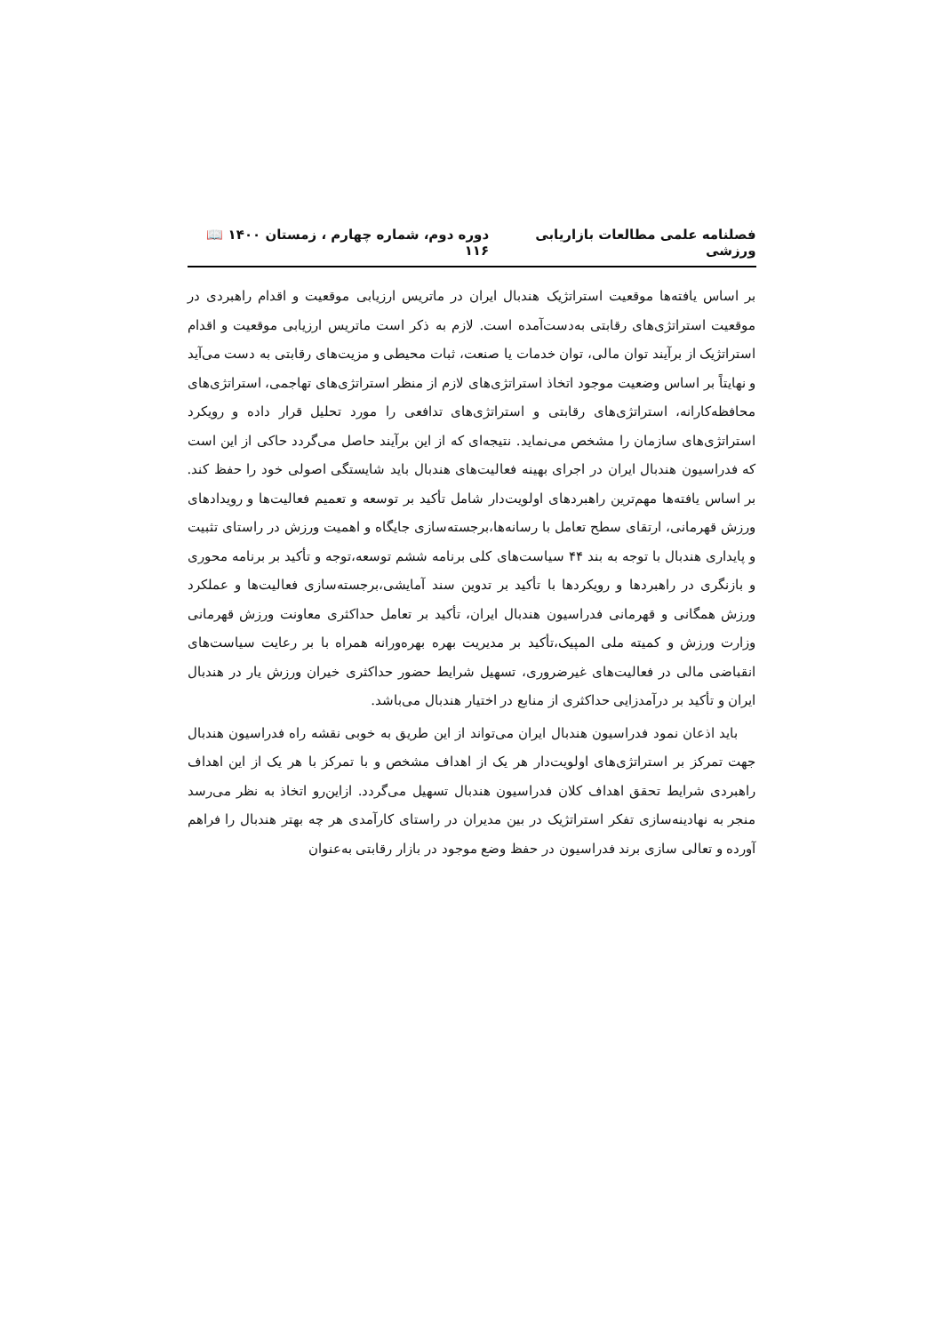فصلنامه علمی مطالعات بازاریابی ورزشی دوره دوم، شماره چهارم ، زمستان ۱۴۰۰ 📖 ۱۱۶
بر اساس یافته‌ها موقعیت استراتژیک هندبال ایران در ماتریس ارزیابی موقعیت و اقدام راهبردی در موقعیت استراتژی‌های رقابتی به‌دست‌آمده است. لازم به ذکر است ماتریس ارزیابی موقعیت و اقدام استراتژیک از برآیند توان مالی، توان خدمات یا صنعت، ثبات محیطی و مزیت‌های رقابتی به دست می‌آید و نهایتاً بر اساس وضعیت موجود اتخاذ استراتژی‌های لازم از منظر استراتژی‌های تهاجمی، استراتژی‌های محافظه‌کارانه، استراتژی‌های رقابتی و استراتژی‌های تدافعی را مورد تحلیل قرار داده و رویکرد استراتژی‌های سازمان را مشخص می‌نماید. نتیجه‌ای که از این برآیند حاصل می‌گردد حاکی از این است که فدراسیون هندبال ایران در اجرای بهینه فعالیت‌های هندبال باید شایستگی اصولی خود را حفظ کند. بر اساس یافته‌ها مهم‌ترین راهبردهای اولویت‌دار شامل تأکید بر توسعه و تعمیم فعالیت‌ها و رویدادهای ورزش قهرمانی، ارتقای سطح تعامل با رسانه‌ها،برجسته‌سازی جایگاه و اهمیت ورزش در راستای تثبیت و پایداری هندبال با توجه به بند ۴۴ سیاست‌های کلی برنامه ششم توسعه،توجه و تأکید بر برنامه محوری و بازنگری در راهبردها و رویکردها با تأکید بر تدوین سند آمایشی،برجسته‌سازی فعالیت‌ها و عملکرد ورزش همگانی و قهرمانی فدراسیون هندبال ایران، تأکید بر تعامل حداکثری معاونت ورزش قهرمانی وزارت ورزش و کمیته ملی المپیک،تأکید بر مدیریت بهره بهره‌ورانه همراه با بر رعایت سیاست‌های انقباضی مالی در فعالیت‌های غیرضروری، تسهیل شرایط حضور حداکثری خیران ورزش یار در هندبال ایران و تأکید بر درآمدزایی حداکثری از منابع در اختیار هندبال می‌باشد.
باید اذعان نمود فدراسیون هندبال ایران می‌تواند از این طریق به خوبی نقشه راه فدراسیون هندبال جهت تمرکز بر استراتژی‌های اولویت‌دار هر یک از اهداف مشخص و با تمرکز با هر یک از این اهداف راهبردی شرایط تحقق اهداف کلان فدراسیون هندبال تسهیل می‌گردد. ازاین‌رو اتخاذ به نظر می‌رسد منجر به نهادینه‌سازی تفکر استراتژیک در بین مدیران در راستای کارآمدی هر چه بهتر هندبال را فراهم آورده و تعالی سازی برند فدراسیون در حفظ وضع موجود در بازار رقابتی به‌عنوان